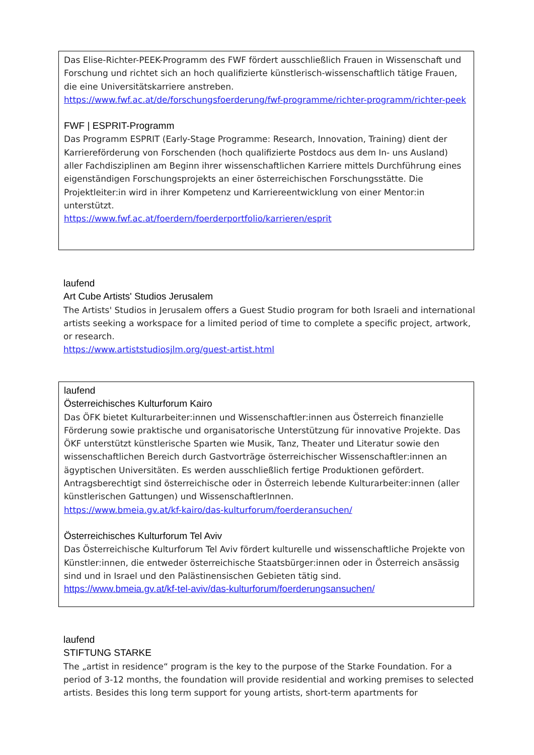Das Elise-Richter-PEEK-Programm des FWF fördert ausschließlich Frauen in Wissenschaft und Forschung und richtet sich an hoch qualifizierte künstlerisch-wissenschaftlich tätige Frauen, die eine Universitätskarriere anstreben.
https://www.fwf.ac.at/de/forschungsfoerderung/fwf-programme/richter-programm/richter-peek
FWF | ESPRIT-Programm
Das Programm ESPRIT (Early-Stage Programme: Research, Innovation, Training) dient der Karriereförderung von Forschenden (hoch qualifizierte Postdocs aus dem In- uns Ausland) aller Fachdisziplinen am Beginn ihrer wissenschaftlichen Karriere mittels Durchführung eines eigenständigen Forschungsprojekts an einer österreichischen Forschungsstätte. Die Projektleiter:in wird in ihrer Kompetenz und Karriereentwicklung von einer Mentor:in unterstützt.
https://www.fwf.ac.at/foerdern/foerderportfolio/karrieren/esprit
laufend
Art Cube Artists' Studios Jerusalem
The Artists' Studios in Jerusalem offers a Guest Studio program for both Israeli and international artists seeking a workspace for a limited period of time to complete a specific project, artwork, or research.
https://www.artiststudiosjlm.org/guest-artist.html
laufend
Österreichisches Kulturforum Kairo
Das ÖFK bietet Kulturarbeiter:innen und Wissenschaftler:innen aus Österreich finanzielle Förderung sowie praktische und organisatorische Unterstützung für innovative Projekte. Das ÖKF unterstützt künstlerische Sparten wie Musik, Tanz, Theater und Literatur sowie den wissenschaftlichen Bereich durch Gastvorträge österreichischer Wissenschaftler:innen an ägyptischen Universitäten. Es werden ausschließlich fertige Produktionen gefördert. Antragsberechtigt sind österreichische oder in Österreich lebende Kulturarbeiter:innen (aller künstlerischen Gattungen) und WissenschaftlerInnen.
https://www.bmeia.gv.at/kf-kairo/das-kulturforum/foerderansuchen/
Österreichisches Kulturforum Tel Aviv
Das Österreichische Kulturforum Tel Aviv fördert kulturelle und wissenschaftliche Projekte von Künstler:innen, die entweder österreichische Staatsbürger:innen oder in Österreich ansässig sind und in Israel und den Palästinensischen Gebieten tätig sind.
https://www.bmeia.gv.at/kf-tel-aviv/das-kulturforum/foerderungsansuchen/
laufend
STIFTUNG STARKE
The „artist in residence“ program is the key to the purpose of the Starke Foundation. For a period of 3-12 months, the foundation will provide residential and working premises to selected artists. Besides this long term support for young artists, short-term apartments for